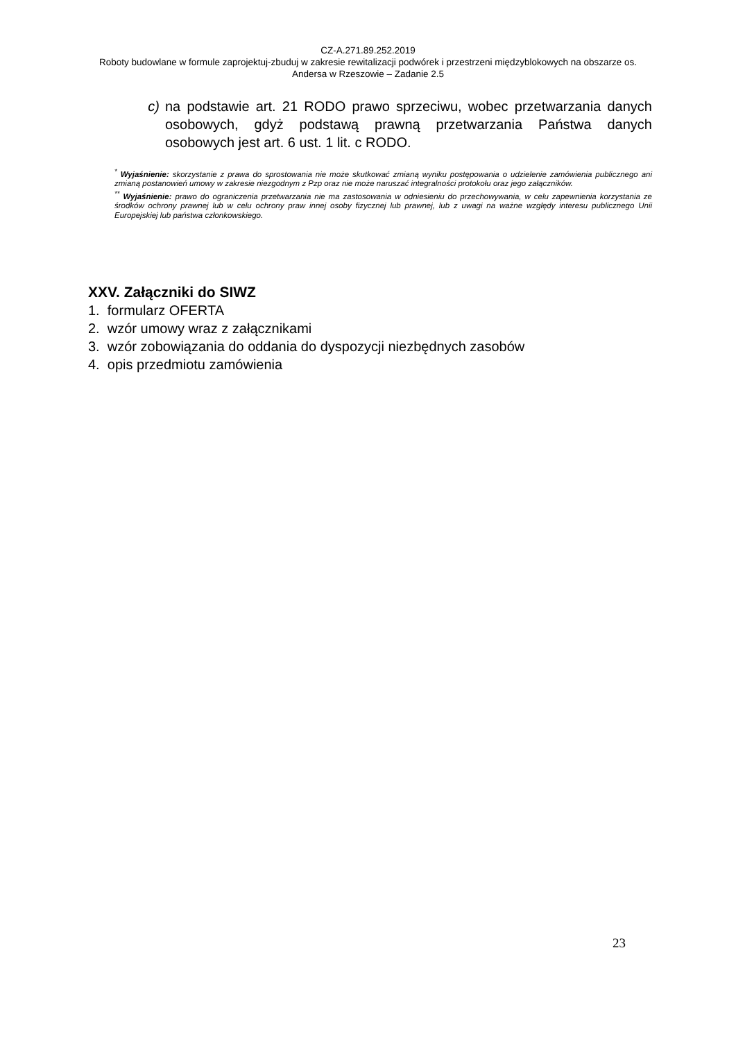CZ-A.271.89.252.2019
Roboty budowlane w formule zaprojektuj-zbuduj w zakresie rewitalizacji podwórek i przestrzeni międzyblokowych na obszarze os. Andersa w Rzeszowie – Zadanie 2.5
c) na podstawie art. 21 RODO prawo sprzeciwu, wobec przetwarzania danych osobowych, gdyż podstawą prawną przetwarzania Państwa danych osobowych jest art. 6 ust. 1 lit. c RODO.
<sup>*</sup> Wyjaśnienie: skorzystanie z prawa do sprostowania nie może skutkować zmianą wyniku postępowania o udzielenie zamówienia publicznego ani zmianą postanowień umowy w zakresie niezgodnym z Pzp oraz nie może naruszać integralności protokołu oraz jego załączników.
<sup>**</sup> Wyjaśnienie: prawo do ograniczenia przetwarzania nie ma zastosowania w odniesieniu do przechowywania, w celu zapewnienia korzystania ze środków ochrony prawnej lub w celu ochrony praw innej osoby fizycznej lub prawnej, lub z uwagi na ważne względy interesu publicznego Unii Europejskiej lub państwa członkowskiego.
XXV. Załączniki do SIWZ
1. formularz OFERTA
2. wzór umowy wraz z załącznikami
3. wzór zobowiązania do oddania do dyspozycji niezbędnych zasobów
4. opis przedmiotu zamówienia
23